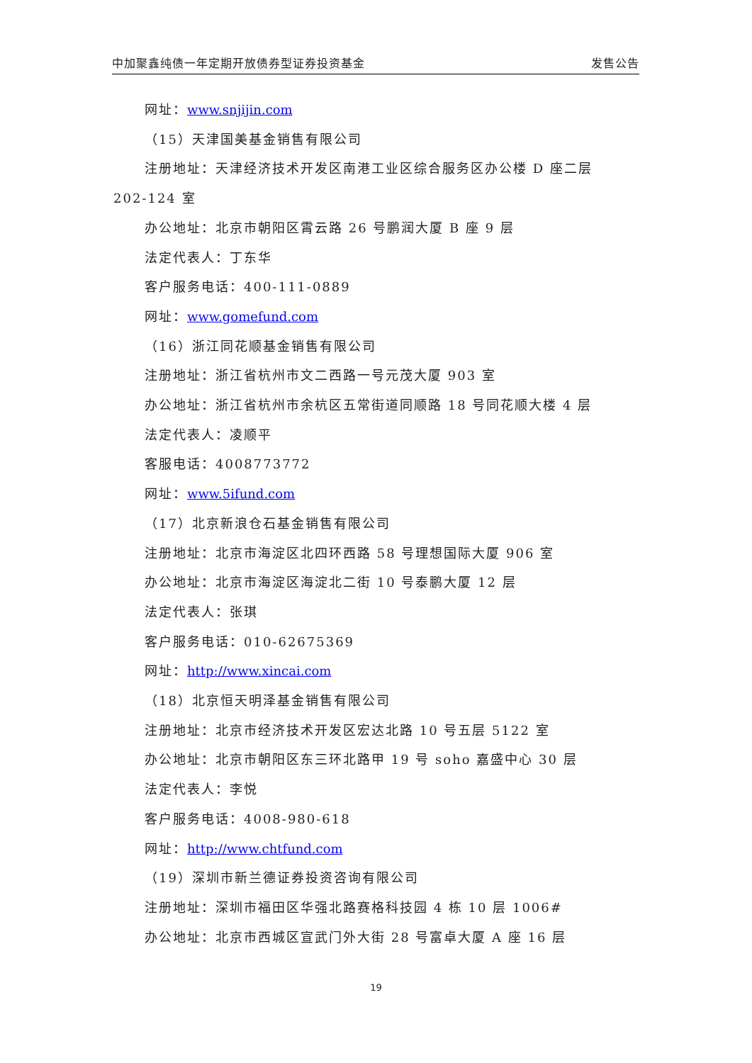中加聚鑫纯债一年定期开放债券型证券投资基金 发售公告
网址：www.snjijin.com
（15）天津国美基金销售有限公司
注册地址：天津经济技术开发区南港工业区综合服务区办公楼 D 座二层
202-124 室
办公地址：北京市朝阳区霄云路 26 号鹏润大厦 B 座 9 层
法定代表人：丁东华
客户服务电话：400-111-0889
网址：www.gomefund.com
（16）浙江同花顺基金销售有限公司
注册地址：浙江省杭州市文二西路一号元茂大厦 903 室
办公地址：浙江省杭州市余杭区五常街道同顺路 18 号同花顺大楼 4 层
法定代表人：凌顺平
客服电话：4008773772
网址：www.5ifund.com
（17）北京新浪仓石基金销售有限公司
注册地址：北京市海淀区北四环西路 58 号理想国际大厦 906 室
办公地址：北京市海淀区海淀北二街 10 号泰鹏大厦 12 层
法定代表人：张琪
客户服务电话：010-62675369
网址：http://www.xincai.com
（18）北京恒天明泽基金销售有限公司
注册地址：北京市经济技术开发区宏达北路 10 号五层 5122 室
办公地址：北京市朝阳区东三环北路甲 19 号 soho 嘉盛中心 30 层
法定代表人：李悦
客户服务电话：4008-980-618
网址：http://www.chtfund.com
（19）深圳市新兰德证券投资咨询有限公司
注册地址：深圳市福田区华强北路赛格科技园 4 栋 10 层 1006#
办公地址：北京市西城区宣武门外大街 28 号富卓大厦 A 座 16 层
19